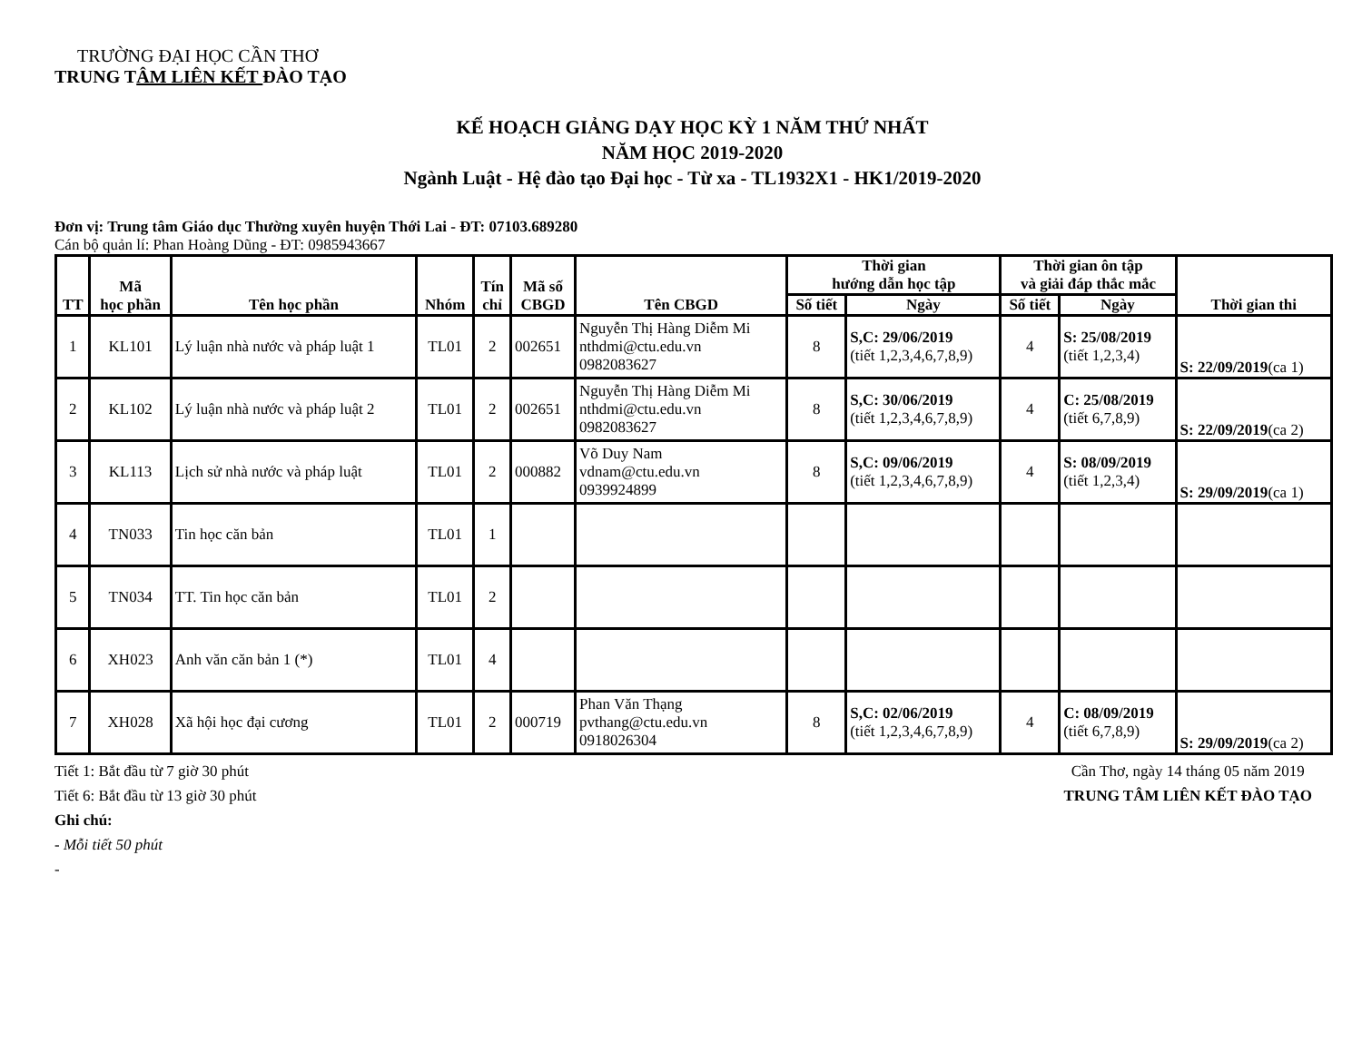TRƯỜNG ĐẠI HỌC CẦN THƠ
TRUNG TÂM LIÊN KẾT ĐÀO TẠO
KẾ HOẠCH GIẢNG DẠY HỌC KỲ 1 NĂM THỨ NHẤT
NĂM HỌC 2019-2020
Ngành Luật - Hệ đào tạo Đại học - Từ xa - TL1932X1 - HK1/2019-2020
Đơn vị: Trung tâm Giáo dục Thường xuyên huyện Thới Lai - ĐT: 07103.689280
Cán bộ quản lí: Phan Hoàng Dũng - ĐT: 0985943667
| TT | Mã học phần | Tên học phần | Nhóm | Tín chỉ | Mã số CBGD | Tên CBGD | Thời gian hướng dẫn học tập | | Thời gian ôn tập và giải đáp thắc mắc | | Thời gian thi |
| --- | --- | --- | --- | --- | --- | --- | --- | --- | --- | --- | --- |
| | | | | | | | Số tiết | Ngày | Số tiết | Ngày | |
| 1 | KL101 | Lý luận nhà nước và pháp luật 1 | TL01 | 2 | 002651 | Nguyễn Thị Hàng Diễm Mi nthdmi@ctu.edu.vn 0982083627 | 8 | S,C: 29/06/2019 (tiết 1,2,3,4,6,7,8,9) | 4 | S: 25/08/2019 (tiết 1,2,3,4) | S: 22/09/2019 (ca 1) |
| 2 | KL102 | Lý luận nhà nước và pháp luật 2 | TL01 | 2 | 002651 | Nguyễn Thị Hàng Diễm Mi nthdmi@ctu.edu.vn 0982083627 | 8 | S,C: 30/06/2019 (tiết 1,2,3,4,6,7,8,9) | 4 | C: 25/08/2019 (tiết 6,7,8,9) | S: 22/09/2019 (ca 2) |
| 3 | KL113 | Lịch sử nhà nước và pháp luật | TL01 | 2 | 000882 | Võ Duy Nam vdnam@ctu.edu.vn 0939924899 | 8 | S,C: 09/06/2019 (tiết 1,2,3,4,6,7,8,9) | 4 | S: 08/09/2019 (tiết 1,2,3,4) | S: 29/09/2019 (ca 1) |
| 4 | TN033 | Tin học căn bản | TL01 | 1 | | | | | | | |
| 5 | TN034 | TT. Tin học căn bản | TL01 | 2 | | | | | | | |
| 6 | XH023 | Anh văn căn bản 1 (*) | TL01 | 4 | | | | | | | |
| 7 | XH028 | Xã hội học đại cương | TL01 | 2 | 000719 | Phan Văn Thạng pvthang@ctu.edu.vn 0918026304 | 8 | S,C: 02/06/2019 (tiết 1,2,3,4,6,7,8,9) | 4 | C: 08/09/2019 (tiết 6,7,8,9) | S: 29/09/2019 (ca 2) |
Tiết 1: Bắt đầu từ 7 giờ 30 phút
Tiết 6: Bắt đầu từ 13 giờ 30 phút
Ghi chú:
- Mỗi tiết 50 phút
-
Cần Thơ, ngày 14 tháng 05 năm 2019
TRUNG TÂM LIÊN KẾT ĐÀO TẠO